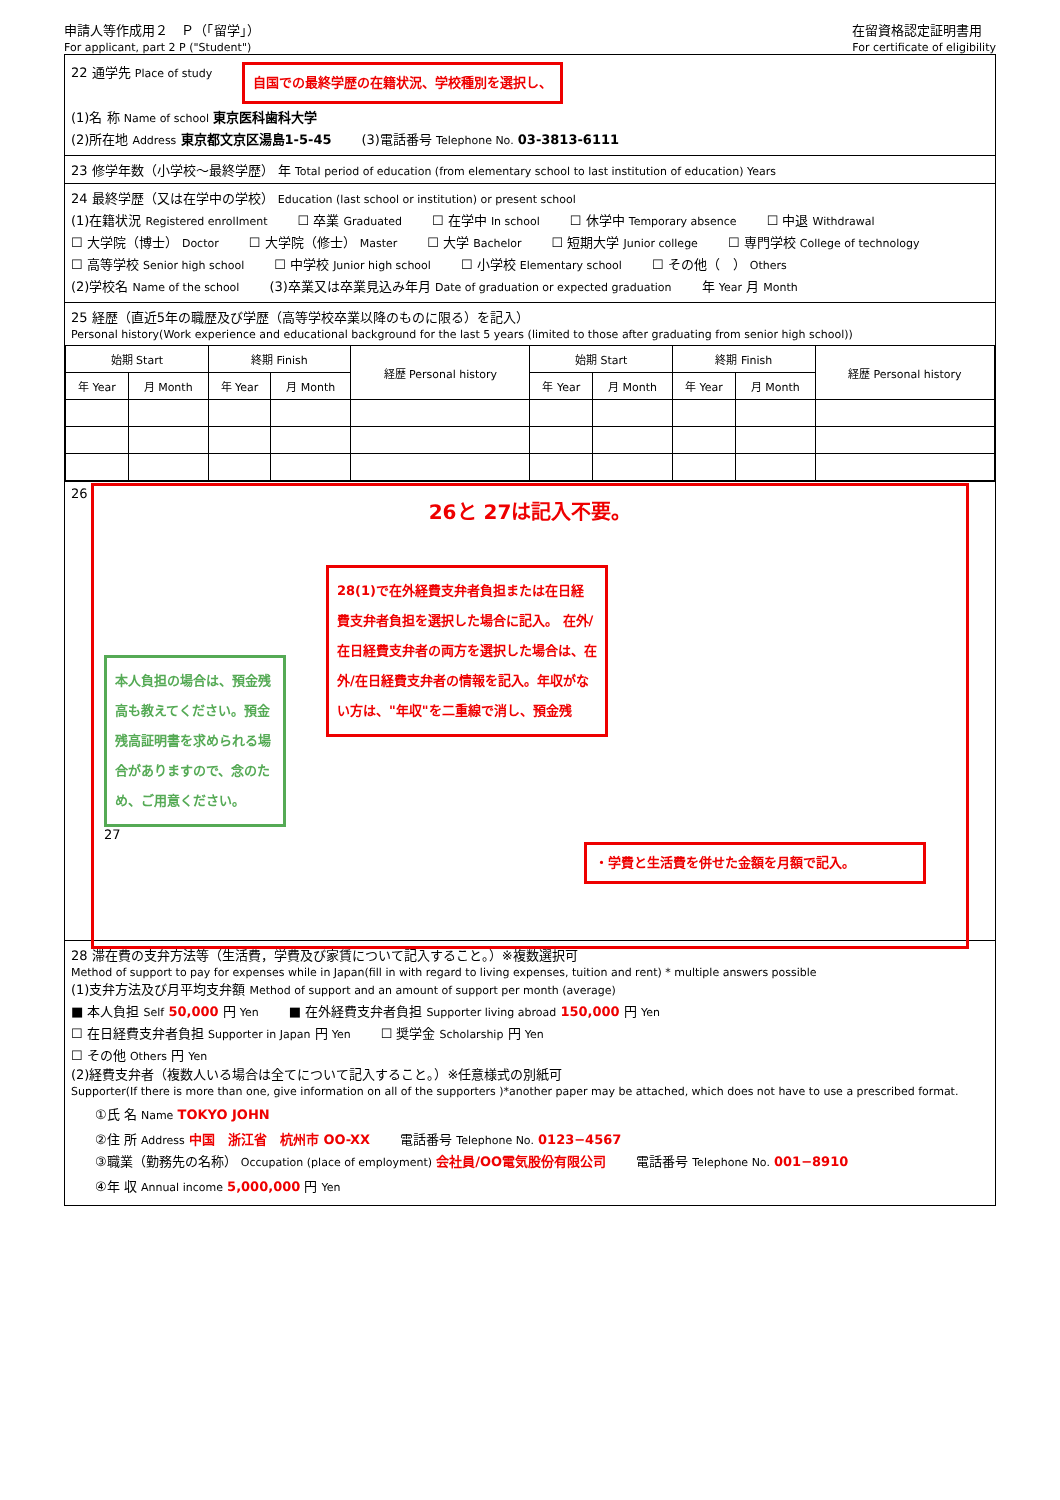申請人等作成用２　Ｐ（「留学」）
For applicant, part 2 P ("Student")
在留資格認定証明書用
For certificate of eligibility
22 通学先 Place of study 自国での最終学歴の在籍状況、学校種別を選択し、
(1)名 称 Name of school 東京医科歯科大学
(2)所在地 Address 東京都文京区湯島1-5-45 (3)電話番号 Telephone No. 03-3813-6111
23 修学年数（小学校～最終学歴） 年 Total period of education (from elementary school to last institution of education) Years
24 最終学歴（又は在学中の学校） Education (last school or institution) or present school
(1)在籍状況 Registered enrollment ☐ 卒業 Graduated ☐ 在学中 In school ☐ 休学中 Temporary absence ☐ 中退 Withdrawal
☐ 大学院（博士） Doctor ☐ 大学院（修士） Master ☐ 大学 Bachelor ☐ 短期大学 Junior college ☐ 専門学校 College of technology
☐ 高等学校 Senior high school ☐ 中学校 Junior high school ☐ 小学校 Elementary school ☐ その他（　） Others
(2)学校名 Name of the school (3)卒業又は卒業見込み年月 Date of graduation or expected graduation 年 Year 月 Month
25 経歴（直近5年の職歴及び学歴（高等学校卒業以降のものに限る）を記入）
Personal history(Work experience and educational background for the last 5 years (limited to those after graduating from senior high school))
| 始期 Start | | 終期 Finish | | 経歴 Personal history | 始期 Start | | 終期 Finish | | 経歴 Personal history |
| --- | --- | --- | --- | --- | --- | --- | --- | --- | --- |
| 年 Year | 月 Month | 年 Year | 月 Month | | 年 Year | 月 Month | 年 Year | 月 Month | |
26
26と 27は記入不要。
本人負担の場合は、預金残高も教えてください。預金残高証明書を求められる場合がありますので、念のため、ご用意ください。
28(1)で在外経費支弁者負担または在日経費支弁者負担を選択した場合に記入。 在外/在日経費支弁者の両方を選択した場合は、在外/在日経費支弁者の情報を記入。年収がない方は、"年収"を二重線で消し、預金残
27
・学費と生活費を併せた金額を月額で記入。
28 滞在費の支弁方法等（生活費，学費及び家賃について記入すること。）※複数選択可
Method of support to pay for expenses while in Japan(fill in with regard to living expenses, tuition and rent) * multiple answers possible
(1)支弁方法及び月平均支弁額 Method of support and an amount of support per month (average)
■ 本人負担 Self 50,000 円 Yen ■ 在外経費支弁者負担 Supporter living abroad 150,000 円 Yen
☐ 在日経費支弁者負担 Supporter in Japan 円 Yen ☐ 奨学金 Scholarship 円 Yen
☐ その他 Others 円 Yen
(2)経費支弁者（複数人いる場合は全てについて記入すること。）※任意様式の別紙可
Supporter(If there is more than one, give information on all of the supporters )*another paper may be attached, which does not have to use a prescribed format.
①氏 名 Name TOKYO JOHN
②住 所 Address 中国　浙江省　杭州市 OO-XX 電話番号 Telephone No. 0123−4567
③職業（勤務先の名称） Occupation (place of employment) 会社員/OO電気股份有限公司 電話番号 Telephone No. 001−8910
④年 収 Annual income 5,000,000 円 Yen